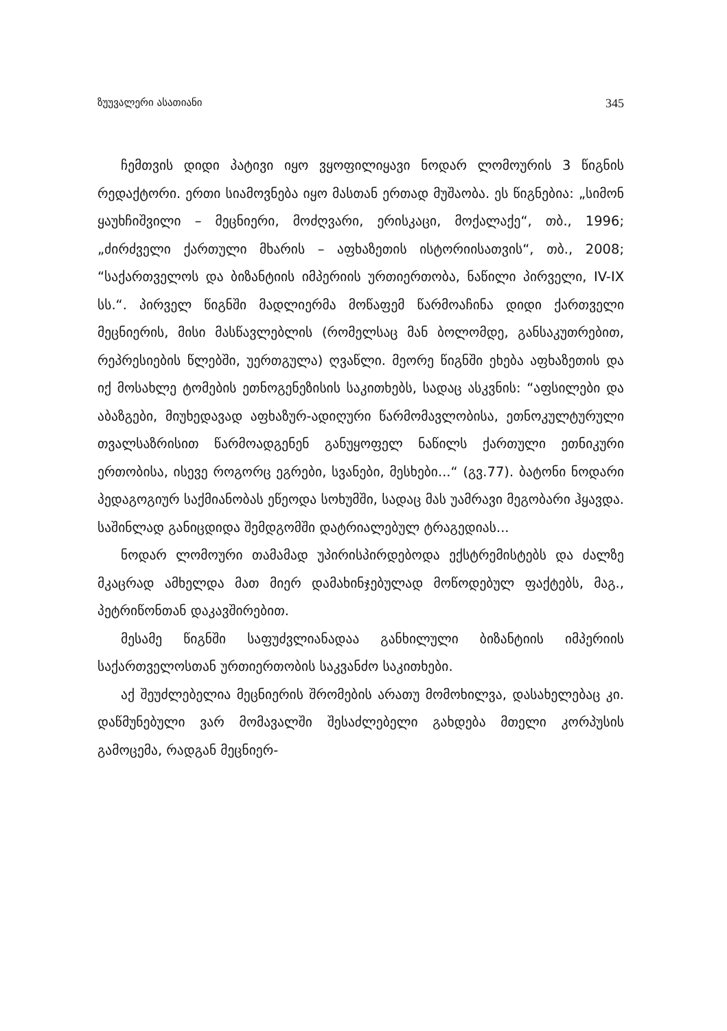ზუუვალერი ასათიანი 345
ჩემთვის დიდი პატივი იყო ვყოფილიყავი ნოდარ ლომოურის 3 წიგნის რედაქტორი. ერთი სიამოვნება იყო მასთან ერთად მუშაობა. ეს წიგნებია: „სიმონ ყაუხჩიშვილი – მეცნიერი, მოძღვარი, ერისკაცი, მოქალაქე“, თბ., 1996; „ძირძველი ქართული მხარის – აფხაზეთის ისტორიისათვის“, თბ., 2008; “საქართველოს და ბიზანტიის იმპერიის ურთიერთობა, ნაწილი პირველი, IV-IX სს.“. პირველ წიგნში მადლიერმა მოწაფემ წარმოაჩინა დიდი ქართველი მეცნიერის, მისი მასწავლებლის (რომელსაც მან ბოლომდე, განსაკუთრებით, რეპრესიების წლებში, უერთგულა) ღვაწლი. მეორე წიგნში ეხება აფხაზეთის და იქ მოსახლე ტომების ეთნოგენეზისის საკითხებს, სადაც ასკვნის: “აფსილები და აბაზგები, მიუხედავად აფხაზურ-ადიღური წარმომავლობისა, ეთნოკულტურული თვალსაზრისით წარმოადგენენ განუყოფელ ნაწილს ქართული ეთნიკური ერთობისა, ისევე როგორც ეგრები, სვანები, მესხები...“ (გვ.77). ბატონი ნოდარი პედაგოგიურ საქმიანობას ეწეოდა სოხუმში, სადაც მას უამრავი მეგობარი ჰყავდა. საშინლად განიცდიდა შემდგომში დატრიალებულ ტრაგედიას...
ნოდარ ლომოური თამამად უპირისპირდებოდა ექსტრემისტებს და ძალზე მკაცრად ამხელდა მათ მიერ დამახინჯებულად მოწოდებულ ფაქტებს, მაგ., პეტრიწონთან დაკავშირებით.
მესამე წიგნში საფუძვლიანადაა განხილული ბიზანტიის იმპერიის საქართველოსთან ურთიერთობის საკვანძო საკითხები.
აქ შეუძლებელია მეცნიერის შრომების არათუ მომოხილვა, დასახელებაც კი. დაწმუნებული ვარ მომავალში შესაძლებელი გახდება მთელი კორპუსის გამოცემა, რადგან მეცნიერ-